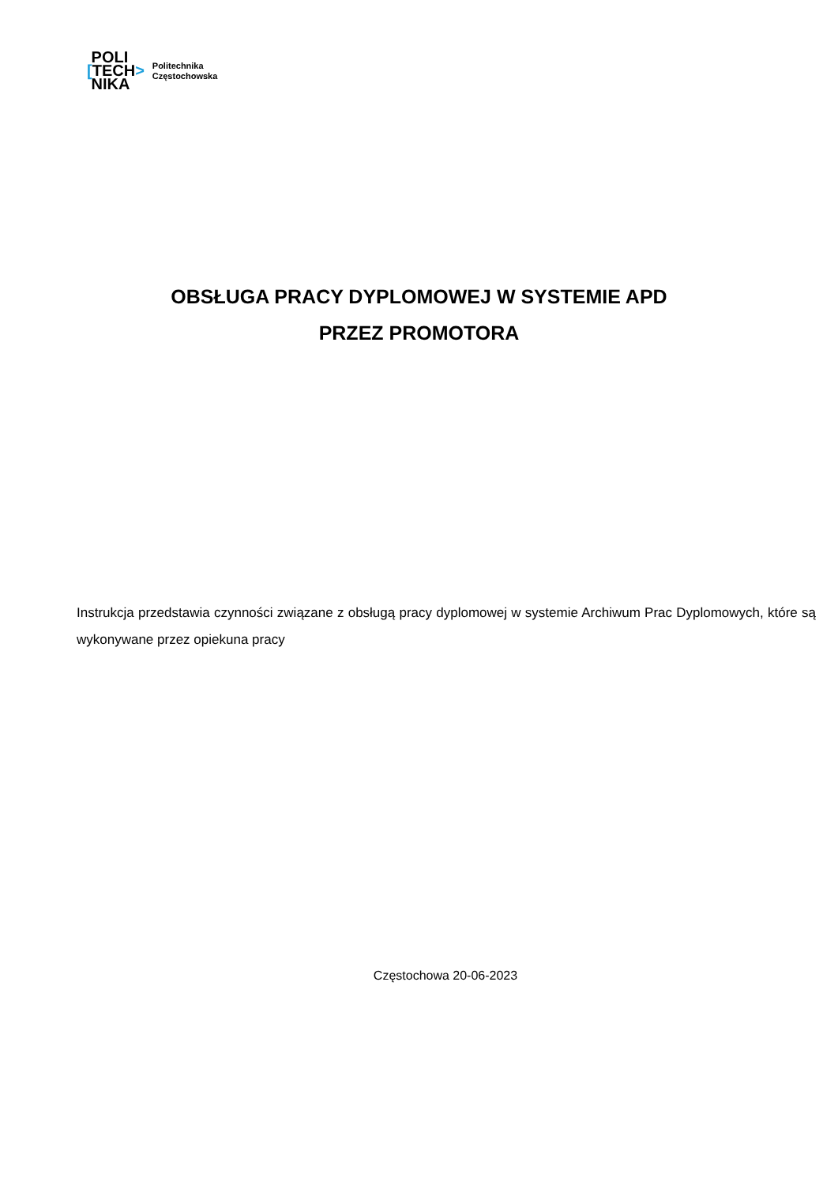POLI
[TECH>
NIKA
Politechnika
Częstochowska
OBSŁUGA PRACY DYPLOMOWEJ W SYSTEMIE APD
PRZEZ PROMOTORA
Instrukcja przedstawia czynności związane z obsługą pracy dyplomowej w systemie Archiwum Prac Dyplomowych, które są wykonywane przez opiekuna pracy
Częstochowa 20-06-2023